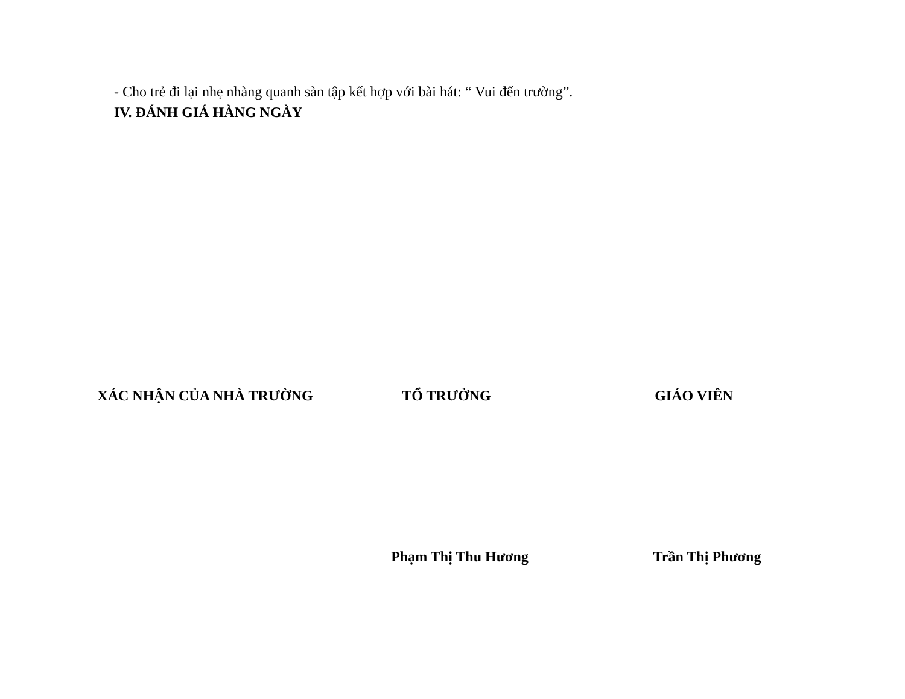- Cho trẻ đi lại nhẹ nhàng quanh sàn tập kết hợp với bài hát: “ Vui đến trường”.
IV. ĐÁNH GIÁ HÀNG NGÀY
XÁC NHẬN CỦA NHÀ TRƯỜNG TỔ TRƯỞNG GIÁO VIÊN
Phạm Thị Thu Hương Trần Thị Phương